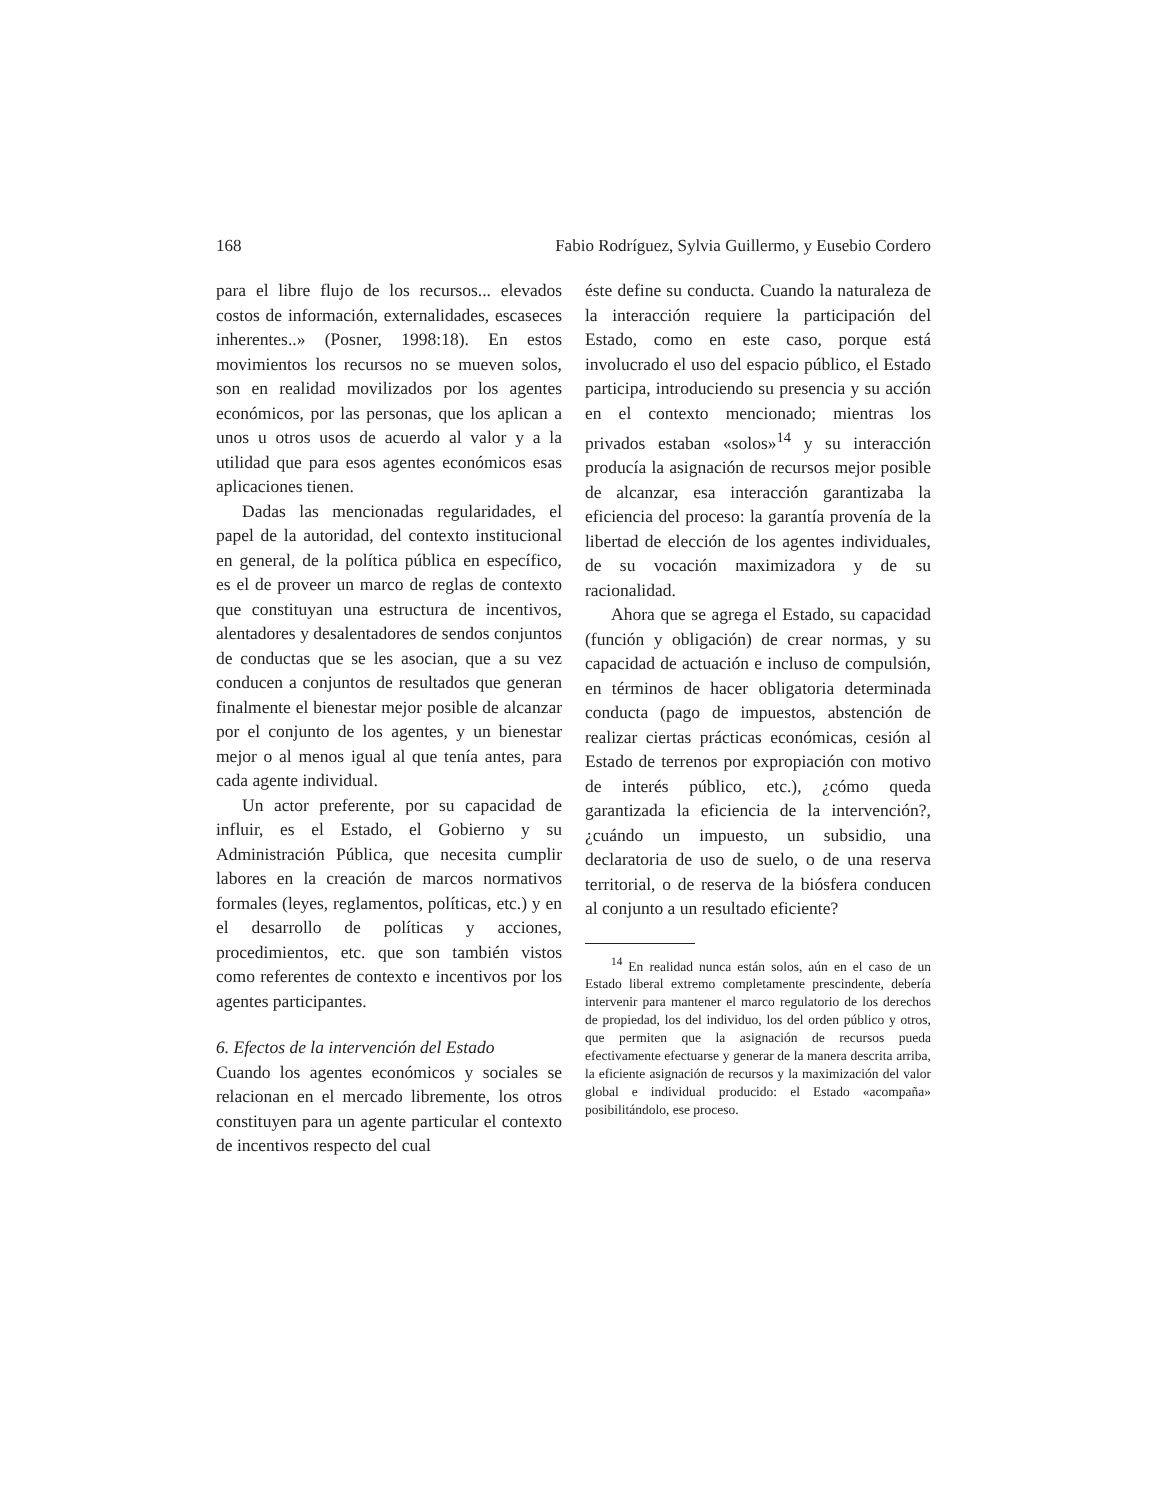168 Fabio Rodríguez, Sylvia Guillermo, y Eusebio Cordero
para el libre flujo de los recursos... elevados costos de información, externalidades, escaseces inherentes..» (Posner, 1998:18). En estos movimientos los recursos no se mueven solos, son en realidad movilizados por los agentes económicos, por las personas, que los aplican a unos u otros usos de acuerdo al valor y a la utilidad que para esos agentes económicos esas aplicaciones tienen.
Dadas las mencionadas regularidades, el papel de la autoridad, del contexto institucional en general, de la política pública en específico, es el de proveer un marco de reglas de contexto que constituyan una estructura de incentivos, alentadores y desalentadores de sendos conjuntos de conductas que se les asocian, que a su vez conducen a conjuntos de resultados que generan finalmente el bienestar mejor posible de alcanzar por el conjunto de los agentes, y un bienestar mejor o al menos igual al que tenía antes, para cada agente individual.
Un actor preferente, por su capacidad de influir, es el Estado, el Gobierno y su Administración Pública, que necesita cumplir labores en la creación de marcos normativos formales (leyes, reglamentos, políticas, etc.) y en el desarrollo de políticas y acciones, procedimientos, etc. que son también vistos como referentes de contexto e incentivos por los agentes participantes.
6. Efectos de la intervención del Estado
Cuando los agentes económicos y sociales se relacionan en el mercado libremente, los otros constituyen para un agente particular el contexto de incentivos respecto del cual
éste define su conducta. Cuando la naturaleza de la interacción requiere la participación del Estado, como en este caso, porque está involucrado el uso del espacio público, el Estado participa, introduciendo su presencia y su acción en el contexto mencionado; mientras los privados estaban «solos»<sup>14</sup> y su interacción producía la asignación de recursos mejor posible de alcanzar, esa interacción garantizaba la eficiencia del proceso: la garantía provenía de la libertad de elección de los agentes individuales, de su vocación maximizadora y de su racionalidad.
Ahora que se agrega el Estado, su capacidad (función y obligación) de crear normas, y su capacidad de actuación e incluso de compulsión, en términos de hacer obligatoria determinada conducta (pago de impuestos, abstención de realizar ciertas prácticas económicas, cesión al Estado de terrenos por expropiación con motivo de interés público, etc.), ¿cómo queda garantizada la eficiencia de la intervención?, ¿cuándo un impuesto, un subsidio, una declaratoria de uso de suelo, o de una reserva territorial, o de reserva de la biósfera conducen al conjunto a un resultado eficiente?
<sup>14</sup> En realidad nunca están solos, aún en el caso de un Estado liberal extremo completamente prescindente, debería intervenir para mantener el marco regulatorio de los derechos de propiedad, los del individuo, los del orden público y otros, que permiten que la asignación de recursos pueda efectivamente efectuarse y generar de la manera descrita arriba, la eficiente asignación de recursos y la maximización del valor global e individual producido: el Estado «acompaña» posibilitándolo, ese proceso.